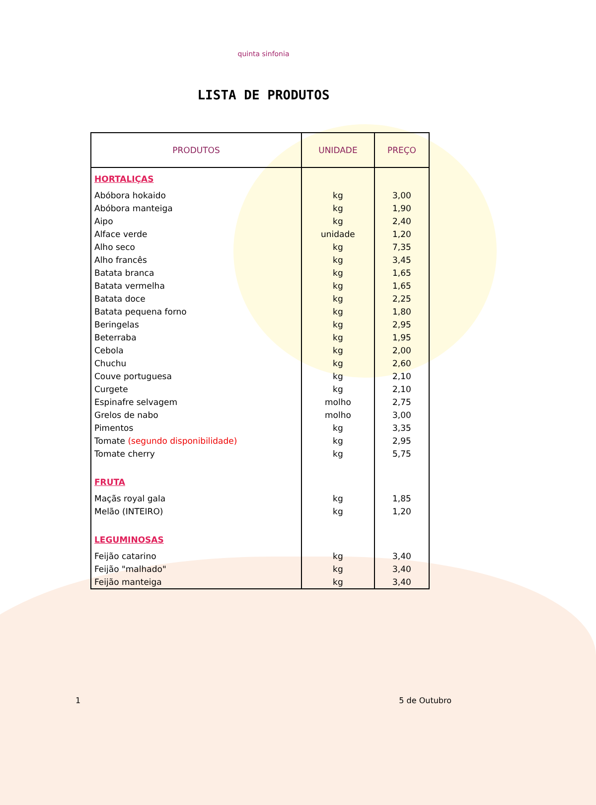quinta sinfonia
LISTA DE PRODUTOS
| PRODUTOS | UNIDADE | PREÇO |
| --- | --- | --- |
| HORTALIÇAS | | |
| Abóbora hokaido | kg | 3,00 |
| Abóbora manteiga | kg | 1,90 |
| Aipo | kg | 2,40 |
| Alface verde | unidade | 1,20 |
| Alho seco | kg | 7,35 |
| Alho francês | kg | 3,45 |
| Batata branca | kg | 1,65 |
| Batata vermelha | kg | 1,65 |
| Batata doce | kg | 2,25 |
| Batata pequena forno | kg | 1,80 |
| Beringelas | kg | 2,95 |
| Beterraba | kg | 1,95 |
| Cebola | kg | 2,00 |
| Chuchu | kg | 2,60 |
| Couve portuguesa | kg | 2,10 |
| Curgete | kg | 2,10 |
| Espinafre selvagem | molho | 2,75 |
| Grelos de nabo | molho | 3,00 |
| Pimentos | kg | 3,35 |
| Tomate (segundo disponibilidade) | kg | 2,95 |
| Tomate cherry | kg | 5,75 |
| FRUTA | | |
| Maçãs royal gala | kg | 1,85 |
| Melão (INTEIRO) | kg | 1,20 |
| LEGUMINOSAS | | |
| Feijão catarino | kg | 3,40 |
| Feijão "malhado" | kg | 3,40 |
| Feijão manteiga | kg | 3,40 |
1 5 de Outubro